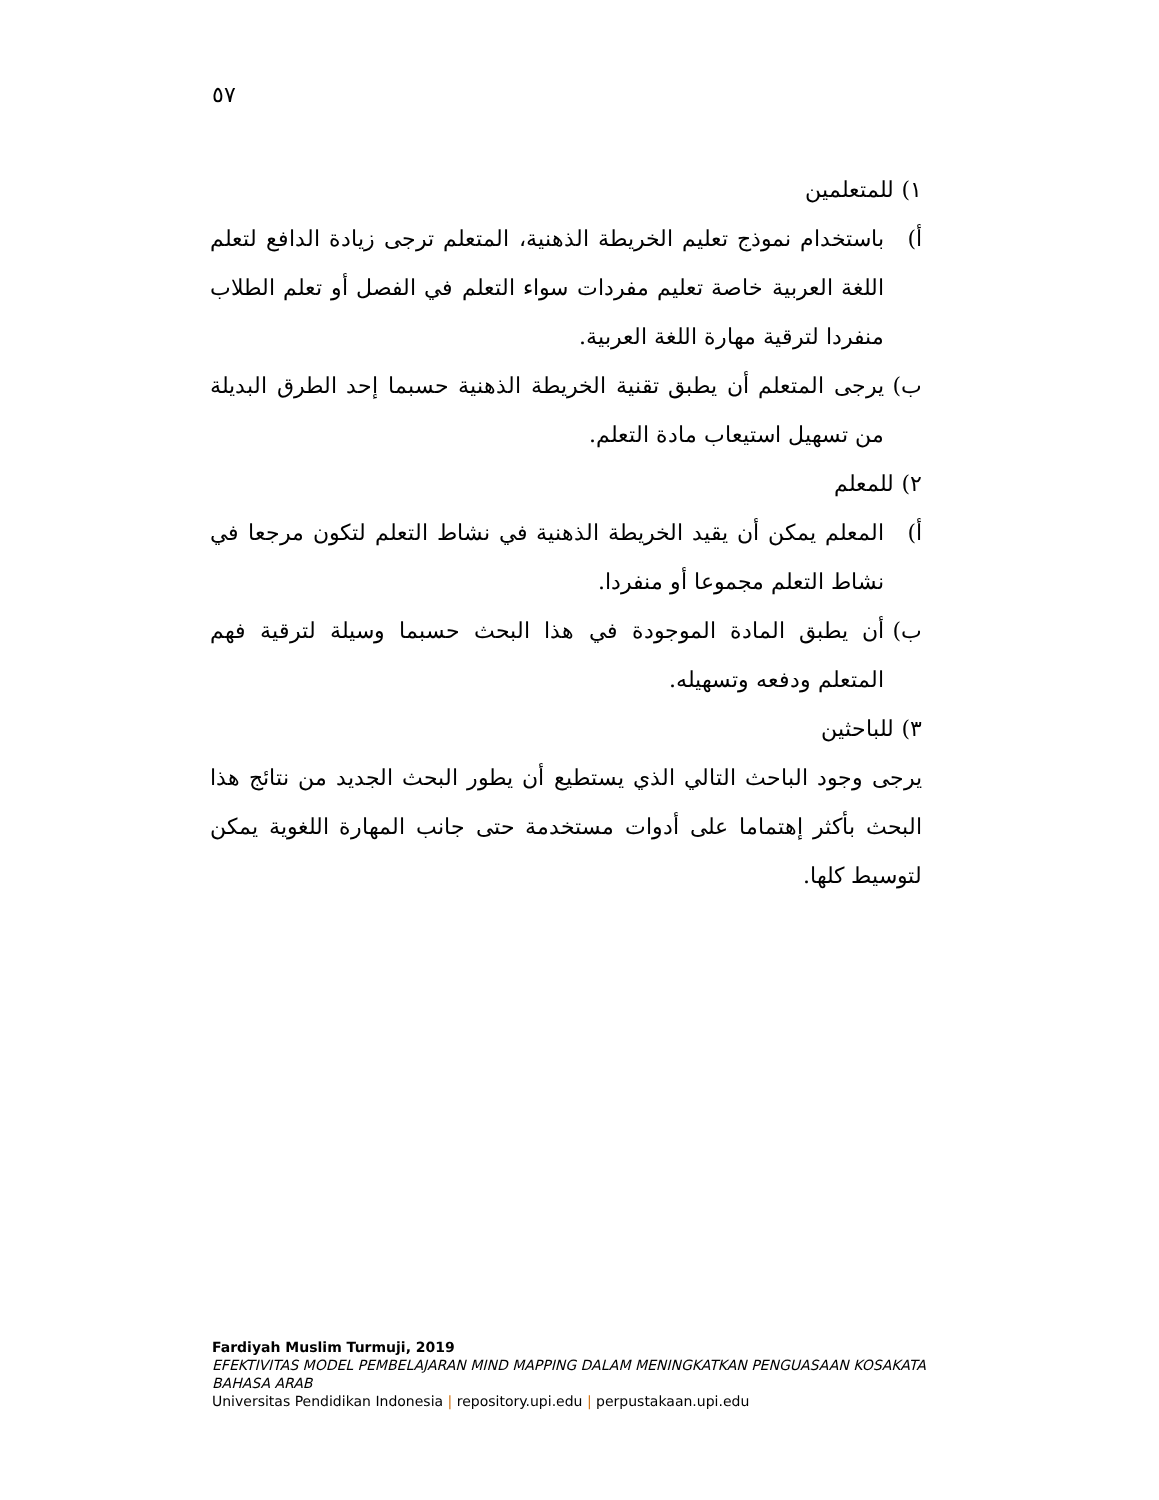٥٧
١) للمتعلمين
أ) باستخدام نموذج تعليم الخريطة الذهنية، المتعلم ترجى زيادة الدافع لتعلم اللغة العربية خاصة تعليم مفردات سواء التعلم في الفصل أو تعلم الطلاب منفردا لترقية مهارة اللغة العربية.
ب) يرجى المتعلم أن يطبق تقنية الخريطة الذهنية حسبما إحد الطرق البديلة من تسهيل استيعاب مادة التعلم.
٢) للمعلم
أ) المعلم يمكن أن يقيد الخريطة الذهنية في نشاط التعلم لتكون مرجعا في نشاط التعلم مجموعا أو منفردا.
ب) أن يطبق المادة الموجودة في هذا البحث حسبما وسيلة لترقية فهم المتعلم ودفعه وتسهيله.
٣) للباحثين
يرجى وجود الباحث التالي الذي يستطيع أن يطور البحث الجديد من نتائج هذا البحث بأكثر إهتماما على أدوات مستخدمة حتى جانب المهارة اللغوية يمكن لتوسيط كلها.
Fardiyah Muslim Turmuji, 2019
EFEKTIVITAS MODEL PEMBELAJARAN MIND MAPPING DALAM MENINGKATKAN PENGUASAAN KOSAKATA
BAHASA ARAB
Universitas Pendidikan Indonesia | repository.upi.edu | perpustakaan.upi.edu